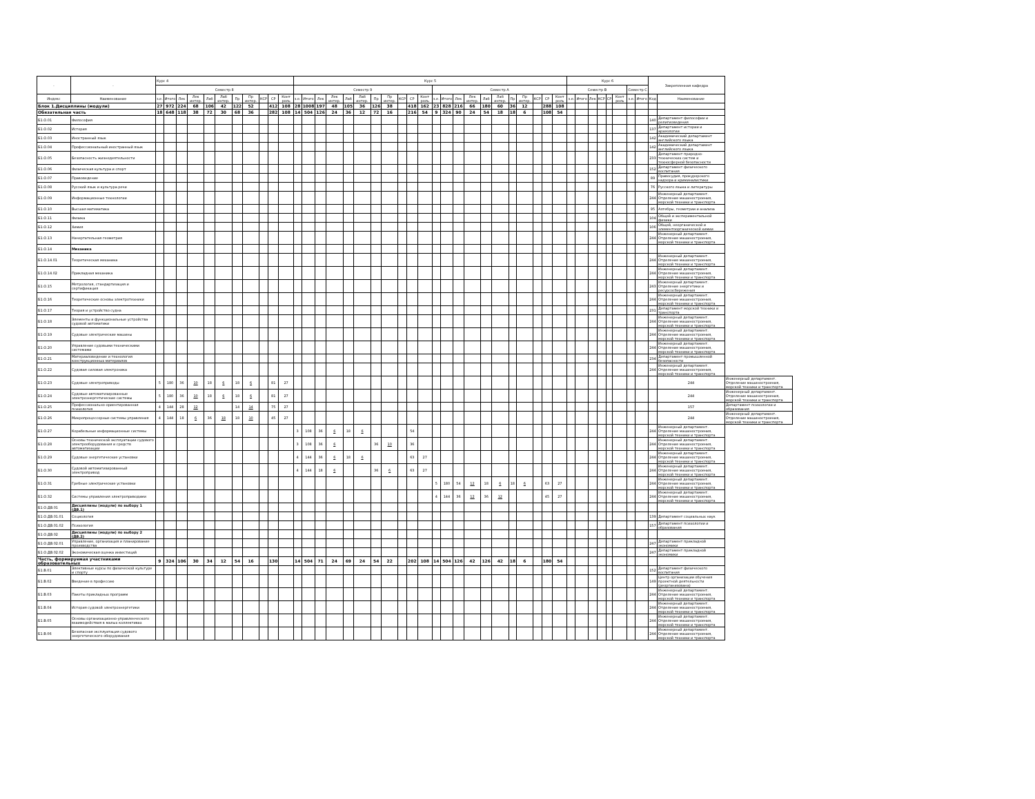| - | - | Курс 4 | | | | | | | | | | | Курс 5 | | | | | | | | | | | | | | | | | | | | | | Курс 6 | | | | | | | | Закрепленная кафедра | | |
| --- | --- | --- | --- | --- | --- | --- | --- | --- | --- | --- | --- | --- | --- | --- | --- | --- | --- | --- | --- | --- | --- | --- | --- | --- | --- | --- | --- | --- | --- | --- | --- | --- | --- | --- | --- | --- | --- | --- | --- | --- | --- | --- | --- | --- | --- |
| | | Семестр 8 | | | | | | | | | | | Семестр 9 | | | | | | | | | | | Семестр A | | | | | | | | | | | Семестр B | | | | | | Семестр C | | | | |
| Индекс | Наименование | з.е. | Итого | Лек | Лек интер. | Лаб | Лаб интер. | Пр | Пр интер. | КСР | СР | Конт роль | з.е. | Итого | Лек | Лек интер. | Лаб | Лаб интер. | Пр | Пр интер. | КСР | СР | Конт роль | з.е. | Итого | Лек | Лек интер. | Лаб | Лаб интер. | Пр | Пр интер. | КСР | СР | Конт роль | з.е. | Итого | Лек | КСР | СР | Конт роль | з.е. | Итого | Код | Наименование | |
| Блок 1.Дисциплины (модули) | | 27 | 972 | 224 | 68 | 106 | 42 | 122 | 52 | | 412 | 108 | 28 | 1008 | 197 | 48 | 105 | 36 | 126 | 38 | | 418 | 162 | 23 | 828 | 216 | 66 | 180 | 60 | 36 | 12 | | 288 | 108 | | | | | | | | | | | |
| Обязательная часть | | 18 | 648 | 118 | 38 | 72 | 30 | 68 | 36 | | 282 | 108 | 14 | 504 | 126 | 24 | 36 | 12 | 72 | 16 | | 216 | 54 | 9 | 324 | 90 | 24 | 54 | 18 | 18 | 6 | | 108 | 54 | | | | | | | | | | | |
| Б1.О.01 | Философия | | | | | | | | | | | | | | | | | | | | | | | | | | | | | | | | | | | | | | | | | | 140 | Департамент философии и религиоведения | |
| Б1.О.02 | История | | | | | | | | | | | | | | | | | | | | | | | | | | | | | | | | | | | | | | | | | | 137 | Департамент истории и археологии | |
| Б1.О.03 | Иностранный язык | | | | | | | | | | | | | | | | | | | | | | | | | | | | | | | | | | | | | | | | | | 142 | Академический департамент английского языка | |
| Б1.О.04 | Профессиональный иностранный язык | | | | | | | | | | | | | | | | | | | | | | | | | | | | | | | | | | | | | | | | | | 142 | Академический департамент английского языка | |
| Б1.О.05 | Безопасность жизнедеятельности | | | | | | | | | | | | | | | | | | | | | | | | | | | | | | | | | | | | | | | | | | 233 | Департамент природно-технических систем и техносферной безопасности | |
| Б1.О.06 | Физическая культура и спорт | | | | | | | | | | | | | | | | | | | | | | | | | | | | | | | | | | | | | | | | | | 152 | Департамент физического воспитания | |
| Б1.О.07 | Правоведение | | | | | | | | | | | | | | | | | | | | | | | | | | | | | | | | | | | | | | | | | | 89 | Правосудия, прокурорского надзора и криминалистики | |
| Б1.О.08 | Русский язык и культура речи | | | | | | | | | | | | | | | | | | | | | | | | | | | | | | | | | | | | | | | | | | 76 | Русского языка и литературы | |
| Б1.О.09 | Информационные технологии | | | | | | | | | | | | | | | | | | | | | | | | | | | | | | | | | | | | | | | | | | 244 | Инженерный департамент. Отделение машиностроения, морской техники и транспорта | |
| Б1.О.10 | Высшая математика | | | | | | | | | | | | | | | | | | | | | | | | | | | | | | | | | | | | | | | | | | 95 | Алгебры, геометрии и анализа | |
| Б1.О.11 | Физика | | | | | | | | | | | | | | | | | | | | | | | | | | | | | | | | | | | | | | | | | | 104 | Общей и экспериментальной физики | |
| Б1.О.12 | Химия | | | | | | | | | | | | | | | | | | | | | | | | | | | | | | | | | | | | | | | | | | 106 | Общей, неорганической и элементоорганической химии | |
| Б1.О.13 | Начертательная геометрия | | | | | | | | | | | | | | | | | | | | | | | | | | | | | | | | | | | | | | | | | | 244 | Инженерный департамент. Отделение машиностроения, морской техники и транспорта | |
| Б1.О.14 | Механика | | | | | | | | | | | | | | | | | | | | | | | | | | | | | | | | | | | | | | | | | | | | |
| Б1.О.14.01 | Теоретическая механика | | | | | | | | | | | | | | | | | | | | | | | | | | | | | | | | | | | | | | | | | | 244 | Инженерный департамент. Отделение машиностроения, морской техники и транспорта | |
| Б1.О.14.02 | Прикладная механика | | | | | | | | | | | | | | | | | | | | | | | | | | | | | | | | | | | | | | | | | | 244 | Инженерный департамент. Отделение машиностроения, морской техники и транспорта | |
| Б1.О.15 | Метрология, стандартизация и сертификация | | | | | | | | | | | | | | | | | | | | | | | | | | | | | | | | | | | | | | | | | | 243 | Инженерный департамент. Отделение энергетики и ресурсосбережения | |
| Б1.О.16 | Теоретические основы электротехники | | | | | | | | | | | | | | | | | | | | | | | | | | | | | | | | | | | | | | | | | | 244 | Инженерный департамент. Отделение машиностроения, морской техники и транспорта | |
| Б1.О.17 | Теория и устройство судна | | | | | | | | | | | | | | | | | | | | | | | | | | | | | | | | | | | | | | | | | | 231 | Департамент морской техники и транспорта | |
| Б1.О.18 | Элементы и функциональные устройства судовой автоматики | | | | | | | | | | | | | | | | | | | | | | | | | | | | | | | | | | | | | | | | | | 244 | Инженерный департамент. Отделение машиностроения, морской техники и транспорта | |
| Б1.О.19 | Судовые электрические машины | | | | | | | | | | | | | | | | | | | | | | | | | | | | | | | | | | | | | | | | | | 244 | Инженерный департамент. Отделение машиностроения, морской техники и транспорта | |
| Б1.О.20 | Управление судовыми техническими системами | | | | | | | | | | | | | | | | | | | | | | | | | | | | | | | | | | | | | | | | | | 244 | Инженерный департамент. Отделение машиностроения, морской техники и транспорта | |
| Б1.О.21 | Материаловедение и технология конструкционных материалов | | | | | | | | | | | | | | | | | | | | | | | | | | | | | | | | | | | | | | | | | | 234 | Департамент промышленной безопасности | |
| Б1.О.22 | Судовая силовая электроника | | | | | | | | | | | | | | | | | | | | | | | | | | | | | | | | | | | | | | | | | | 244 | Инженерный департамент. Отделение машиностроения, морской техники и транспорта | |
| Б1.О.23 | Судовые электроприводы | 5 | 180 | 36 | 10 | 18 | 6 | 18 | 6 | | 81 | 27 | | | | | | | | | | | | | | | | | | | | | | | | | | | | | | | | 244 | Инженерный департамент. Отделение машиностроения, морской техники и транспорта |
| Б1.О.24 | Судовые автоматизированные электроэнергетические системы | 5 | 180 | 36 | 10 | 18 | 6 | 18 | 6 | | 81 | 27 | | | | | | | | | | | | | | | | | | | | | | | | | | | | | | | | 244 | Инженерный департамент. Отделение машиностроения, морской техники и транспорта |
| Б1.О.25 | Профессионально-ориентированная психология | 4 | 144 | 28 | 12 | | | 14 | 14 | | 75 | 27 | | | | | | | | | | | | | | | | | | | | | | | | | | | | | | | | 157 | Департамент психологии и образования |
| Б1.О.26 | Микропроцессорные системы управления | 4 | 144 | 18 | 6 | 36 | 18 | 18 | 10 | | 45 | 27 | | | | | | | | | | | | | | | | | | | | | | | | | | | | | | | | 244 | Инженерный департамент. Отделение машиностроения, морской техники и транспорта |
| Б1.О.27 | Корабельные информационные системы | | | | | | | | | | | | 3 | 108 | 36 | 6 | 18 | 6 | | | | 54 | | | | | | | | | | | | | | | | | | | | | 244 | Инженерный департамент. Отделение машиностроения, морской техники и транспорта | |
| Б1.О.28 | Основы технической эксплуатации судового электрооборудования и средств автоматизации | | | | | | | | | | | | 3 | 108 | 36 | 6 | | | 36 | 10 | | 36 | | | | | | | | | | | | | | | | | | | | | 244 | Инженерный департамент. Отделение машиностроения, морской техники и транспорта | |
| Б1.О.29 | Судовые энергетические установки | | | | | | | | | | | | 4 | 144 | 36 | 6 | 18 | 6 | | | | 63 | 27 | | | | | | | | | | | | | | | | | | | | 244 | Инженерный департамент. Отделение машиностроения, морской техники и транспорта | |
| Б1.О.30 | Судовой автоматизированный электропривод | | | | | | | | | | | | 4 | 144 | 18 | 6 | | | 36 | 6 | | 63 | 27 | | | | | | | | | | | | | | | | | | | | 244 | Инженерный департамент. Отделение машиностроения, морской техники и транспорта | |
| Б1.О.31 | Гребные электрические установки | | | | | | | | | | | | | | | | | | | | | | | 5 | 180 | 54 | 12 | 18 | 6 | 18 | 6 | | 63 | 27 | | | | | | | | | 244 | Инженерный департамент. Отделение машиностроения, морской техники и транспорта | |
| Б1.О.32 | Системы управления электроприводами | | | | | | | | | | | | | | | | | | | | | | | 4 | 144 | 36 | 12 | 36 | 12 | | | | 45 | 27 | | | | | | | | | 244 | Инженерный департамент. Отделение машиностроения, морской техники и транспорта | |
| Б1.О.ДВ.01 | Дисциплины (модули) по выбору 1 (ДВ.1) | | | | | | | | | | | | | | | | | | | | | | | | | | | | | | | | | | | | | | | | | | | | |
| Б1.О.ДВ.01.01 | Социология | | | | | | | | | | | | | | | | | | | | | | | | | | | | | | | | | | | | | | | | | | 139 | Департамент социальных наук | |
| Б1.О.ДВ.01.02 | Психология | | | | | | | | | | | | | | | | | | | | | | | | | | | | | | | | | | | | | | | | | | 157 | Департамент психологии и образования | |
| Б1.О.ДВ.02 | Дисциплины (модули) по выбору 2 (ДВ.2) | | | | | | | | | | | | | | | | | | | | | | | | | | | | | | | | | | | | | | | | | | | | |
| Б1.О.ДВ.02.01 | Управление, организация и планирование производства | | | | | | | | | | | | | | | | | | | | | | | | | | | | | | | | | | | | | | | | | | 247 | Департамент прикладной экономики | |
| Б1.О.ДВ.02.02 | Экономическая оценка инвестиций | | | | | | | | | | | | | | | | | | | | | | | | | | | | | | | | | | | | | | | | | | 247 | Департамент прикладной экономики | |
| Часть, формируемая участниками образовательных | | 9 | 324 | 106 | 30 | 34 | 12 | 54 | 16 | | 130 | | 14 | 504 | 71 | 24 | 69 | 24 | 54 | 22 | | 202 | 108 | 14 | 504 | 126 | 42 | 126 | 42 | 18 | 6 | | 180 | 54 | | | | | | | | | | | |
| Б1.В.01 | Элективные курсы по физической культуре и спорту | | | | | | | | | | | | | | | | | | | | | | | | | | | | | | | | | | | | | | | | | | 152 | Департамент физического воспитания | |
| Б1.В.02 | Введение в профессию | | | | | | | | | | | | | | | | | | | | | | | | | | | | | | | | | | | | | | | | | | 149 | Центр организации обучения проектной деятельности (реорганизована) | |
| Б1.В.03 | Пакеты прикладных программ | | | | | | | | | | | | | | | | | | | | | | | | | | | | | | | | | | | | | | | | | | 244 | Инженерный департамент. Отделение машиностроения, морской техники и транспорта | |
| Б1.В.04 | История судовой электроэнергетики | | | | | | | | | | | | | | | | | | | | | | | | | | | | | | | | | | | | | | | | | | 244 | Инженерный департамент. Отделение машиностроения, морской техники и транспорта | |
| Б1.В.05 | Основы организационно-управленческого взаимодействия в малых коллективах | | | | | | | | | | | | | | | | | | | | | | | | | | | | | | | | | | | | | | | | | | 244 | Инженерный департамент. Отделение машиностроения, морской техники и транспорта | |
| Б1.В.06 | Безопасная эксплуатация судового энергетического оборудования | | | | | | | | | | | | | | | | | | | | | | | | | | | | | | | | | | | | | | | | | | 244 | Инженерный департамент. Отделение машиностроения, морской техники и транспорта | |